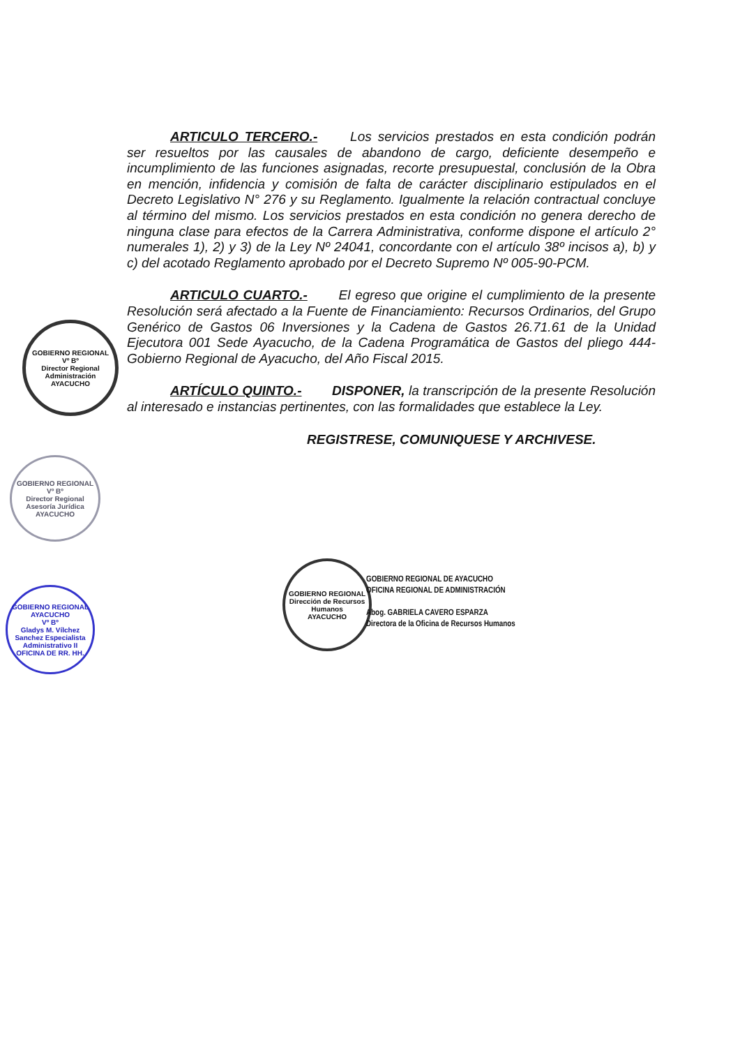ARTICULO TERCERO.- Los servicios prestados en esta condición podrán ser resueltos por las causales de abandono de cargo, deficiente desempeño e incumplimiento de las funciones asignadas, recorte presupuestal, conclusión de la Obra en mención, infidencia y comisión de falta de carácter disciplinario estipulados en el Decreto Legislativo N° 276 y su Reglamento. Igualmente la relación contractual concluye al término del mismo. Los servicios prestados en esta condición no genera derecho de ninguna clase para efectos de la Carrera Administrativa, conforme dispone el artículo 2° numerales 1), 2) y 3) de la Ley Nº 24041, concordante con el artículo 38º incisos a), b) y c) del acotado Reglamento aprobado por el Decreto Supremo Nº 005-90-PCM.
ARTICULO CUARTO.- El egreso que origine el cumplimiento de la presente Resolución será afectado a la Fuente de Financiamiento: Recursos Ordinarios, del Grupo Genérico de Gastos 06 Inversiones y la Cadena de Gastos 26.71.61 de la Unidad Ejecutora 001 Sede Ayacucho, de la Cadena Programática de Gastos del pliego 444-Gobierno Regional de Ayacucho, del Año Fiscal 2015.
ARTÍCULO QUINTO.- DISPONER, la transcripción de la presente Resolución al interesado e instancias pertinentes, con las formalidades que establece la Ley.
REGISTRESE, COMUNIQUESE Y ARCHIVESE.
GOBIERNO REGIONAL
Vº Bº
Director Regional Administración
AYACUCHO
GOBIERNO REGIONAL
Vº Bº
Director Regional Asesoría Jurídica
AYACUCHO
GOBIERNO REGIONAL AYACUCHO
Vº Bº
Gladys M. Vílchez Sanchez Especialista Administrativo II
OFICINA DE RR. HH.
GOBIERNO REGIONAL
Dirección de Recursos Humanos
AYACUCHO
GOBIERNO REGIONAL DE AYACUCHO
OFICINA REGIONAL DE ADMINISTRACIÓN
Abog. GABRIELA CAVERO ESPARZA
Directora de la Oficina de Recursos Humanos